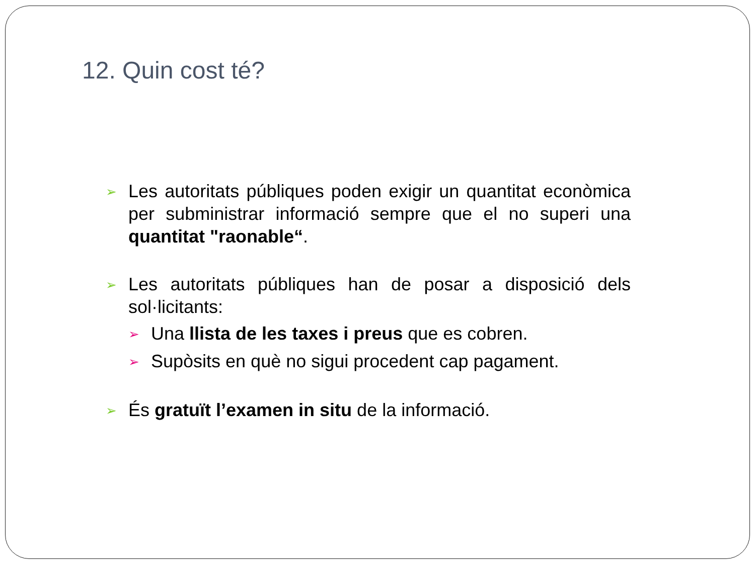12. Quin cost té?
➢
Les autoritats públiques poden exigir un quantitat econòmica per subministrar informació sempre que el no superi una quantitat "raonable“.
➢
Les autoritats públiques han de posar a disposició dels sol·licitants:
➢ Una llista de les taxes i preus que es cobren.
➢ Supòsits en què no sigui procedent cap pagament.
➢
És gratuït l’examen in situ de la informació.